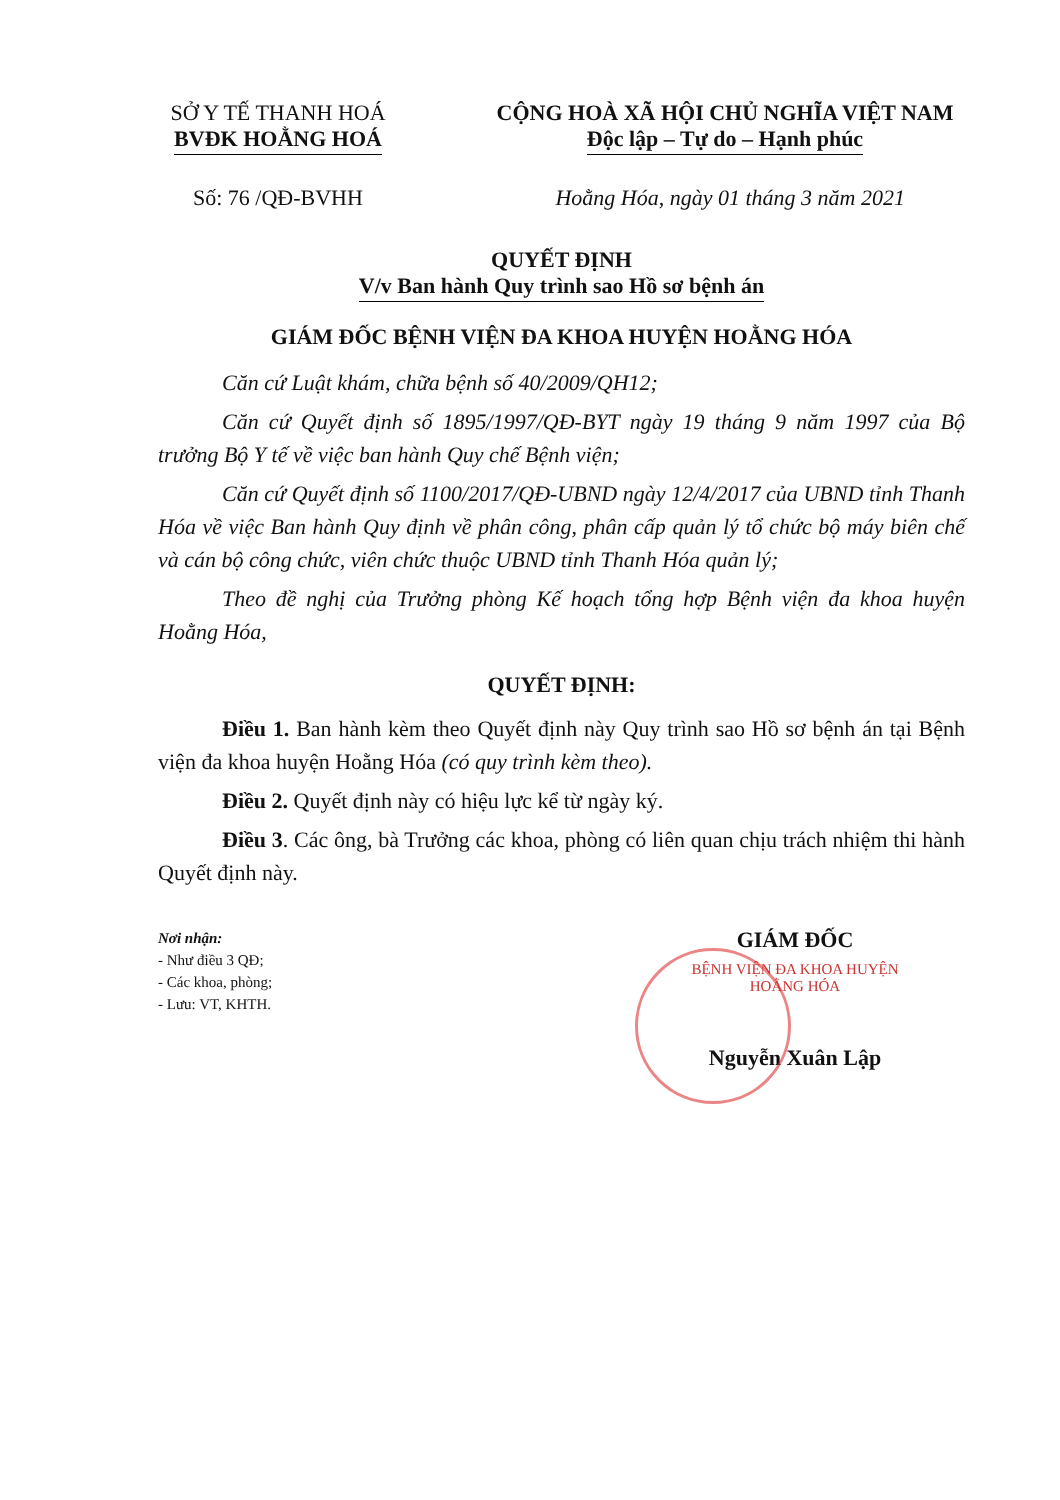SỞ Y TẾ THANH HOÁ
BVĐK HOẰNG HOÁ
CỘNG HOÀ XÃ HỘI CHỦ NGHĨA VIỆT NAM
Độc lập – Tự do – Hạnh phúc
Số: 76 /QĐ-BVHH Hoằng Hóa, ngày 01 tháng 3 năm 2021
QUYẾT ĐỊNH
V/v Ban hành Quy trình sao Hồ sơ bệnh án
GIÁM ĐỐC BỆNH VIỆN ĐA KHOA HUYỆN HOẰNG HÓA
Căn cứ Luật khám, chữa bệnh số 40/2009/QH12;
Căn cứ Quyết định số 1895/1997/QĐ-BYT ngày 19 tháng 9 năm 1997 của Bộ trưởng Bộ Y tế về việc ban hành Quy chế Bệnh viện;
Căn cứ Quyết định số 1100/2017/QĐ-UBND ngày 12/4/2017 của UBND tỉnh Thanh Hóa về việc Ban hành Quy định về phân công, phân cấp quản lý tổ chức bộ máy biên chế và cán bộ công chức, viên chức thuộc UBND tỉnh Thanh Hóa quản lý;
Theo đề nghị của Trưởng phòng Kế hoạch tổng hợp Bệnh viện đa khoa huyện Hoằng Hóa,
QUYẾT ĐỊNH:
Điều 1. Ban hành kèm theo Quyết định này Quy trình sao Hồ sơ bệnh án tại Bệnh viện đa khoa huyện Hoằng Hóa (có quy trình kèm theo).
Điều 2. Quyết định này có hiệu lực kể từ ngày ký.
Điều 3. Các ông, bà Trưởng các khoa, phòng có liên quan chịu trách nhiệm thi hành Quyết định này.
Nơi nhận:
- Như điều 3 QĐ;
- Các khoa, phòng;
- Lưu: VT, KHTH.
GIÁM ĐỐC
BỆNH VIỆN ĐA KHOA HUYỆN HOẰNG HÓA
Nguyễn Xuân Lập